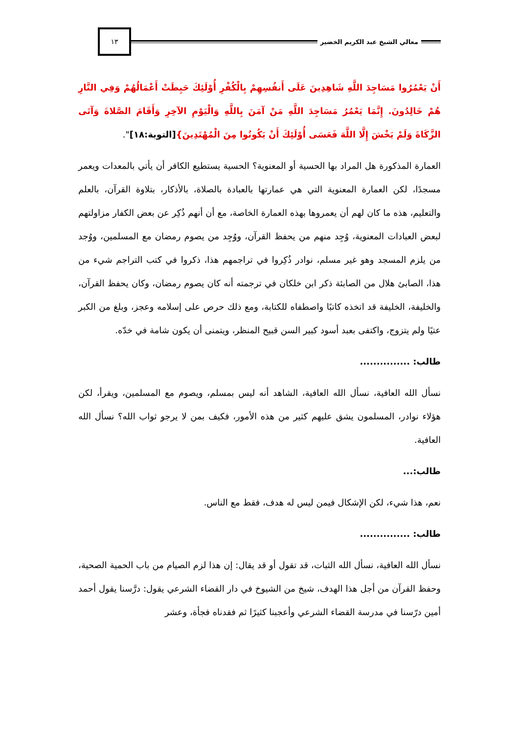معالي الشيخ عبد الكريم الخضير
١٣
أَنْ يَعْمُرُوا مَسَاجِدَ اللَّهِ شَاهِدِينَ عَلَى أَنفُسِهِمْ بِالْكُفْرِ أُوْلَئِكَ حَبِطَتْ أَعْمَالُهُمْ وَفِي النَّارِ هُمْ خَالِدُونَ. إِنَّمَا يَعْمُرُ مَسَاجِدَ اللَّهِ مَنْ آمَنَ بِاللَّهِ وَالْيَوْمِ الآخِرِ وَأَقَامَ الصَّلاةَ وَآتَى الزَّكَاةَ وَلَمْ يَخْشَ إِلَّا اللَّهَ فَعَسَى أُوْلَئِكَ أَنْ يَكُونُوا مِنَ الْمُهْتَدِينَ}[التوبة:١٨]".
العمارة المذكورة هل المراد بها الحسية أو المعنوية؟ الحسية يستطيع الكافر أن يأتي بالمعدات ويعمر مسجدًا، لكن العمارة المعنوية التي هي عمارتها بالعبادة بالصلاة، بالأذكار، بتلاوة القرآن، بالعلم والتعليم، هذه ما كان لهم أن يعمروها بهذه العمارة الخاصة، مع أن أنهم ذُكِر عن بعض الكفار مزاولتهم لبعض العبادات المعنوية، وُجِد منهم من يحفظ القرآن، ووُجِد من يصوم رمضان مع المسلمين، ووُجد من يلزم المسجد وهو غير مسلم، نوادر ذُكِروا في تراجمهم هذا، ذكروا في كتب التراجم شيء من هذا، الصابئ هلال من الصابئة ذكر ابن خلكان في ترجمته أنه كان يصوم رمضان، وكان يحفظ القرآن، والخليفة، الخليفة قد اتخذه كاتبًا واصطفاه للكتابة، ومع ذلك حرص على إسلامه وعجز، وبلغ من الكبر عتيًا ولم يتزوج، واكتفى بعبد أسود كبير السن قبيح المنظر، ويتمنى أن يكون شامة في خدّه.
طالب: ...............
نسأل الله العافية، نسأل الله العافية، الشاهد أنه ليس بمسلم، ويصوم مع المسلمين، ويقرأ، لكن هؤلاء نوادر، المسلمون يشق عليهم كثير من هذه الأمور، فكيف بمن لا يرجو ثواب الله؟ نسأل الله العافية.
طالب:...
نعم، هذا شيء، لكن الإشكال فيمن ليس له هدف، فقط مع الناس.
طالب: ...............
نسأل الله العافية، نسأل الله الثبات، قد تقول أو قد يقال: إن هذا لزم الصيام من باب الحمية الصحية، وحفظ القرآن من أجل هذا الهدف، شيخ من الشيوخ في دار القضاء الشرعي يقول: درَّسنا يقول أحمد أمين درّسنا في مدرسة القضاء الشرعي وأعجبنا كثيرًا ثم فقدناه فجأة، وعشر